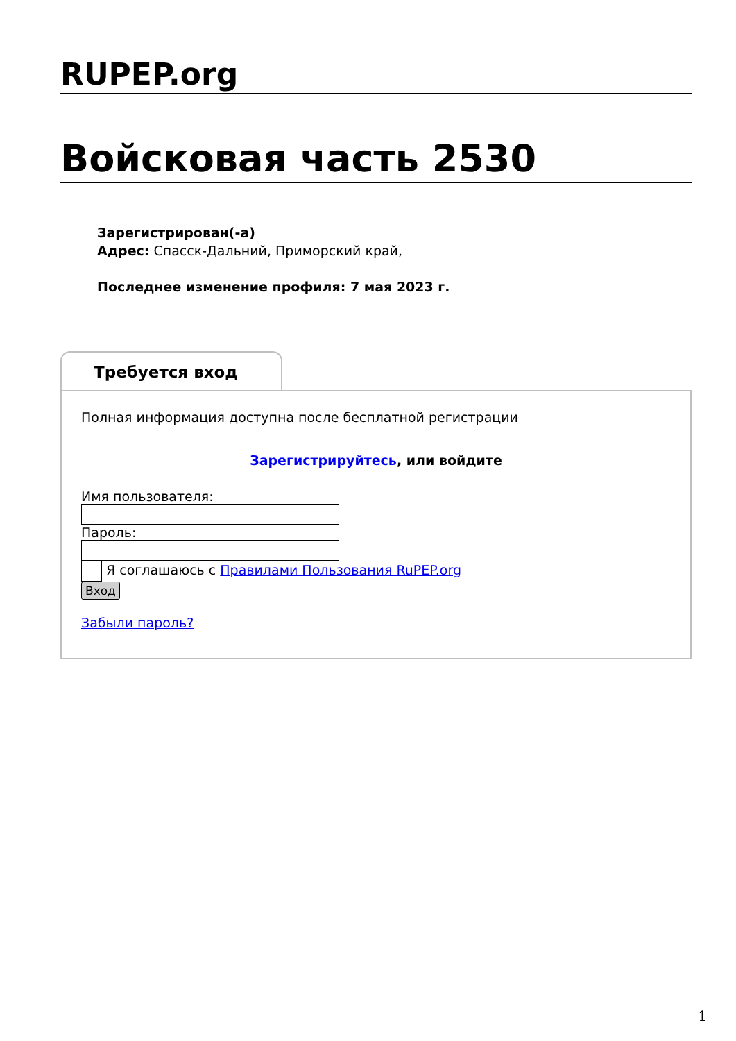RUPEP.org
Войсковая часть 2530
Зарегистрирован(-а)
Адрес: Спасск-Дальний, Приморский край,
Последнее изменение профиля: 7 мая 2023 г.
Требуется вход
Полная информация доступна после бесплатной регистрации
Зарегистрируйтесь, или войдите
Имя пользователя:
Пароль:
Я соглашаюсь с Правилами Пользования RuPEP.org
Вход
Забыли пароль?
1